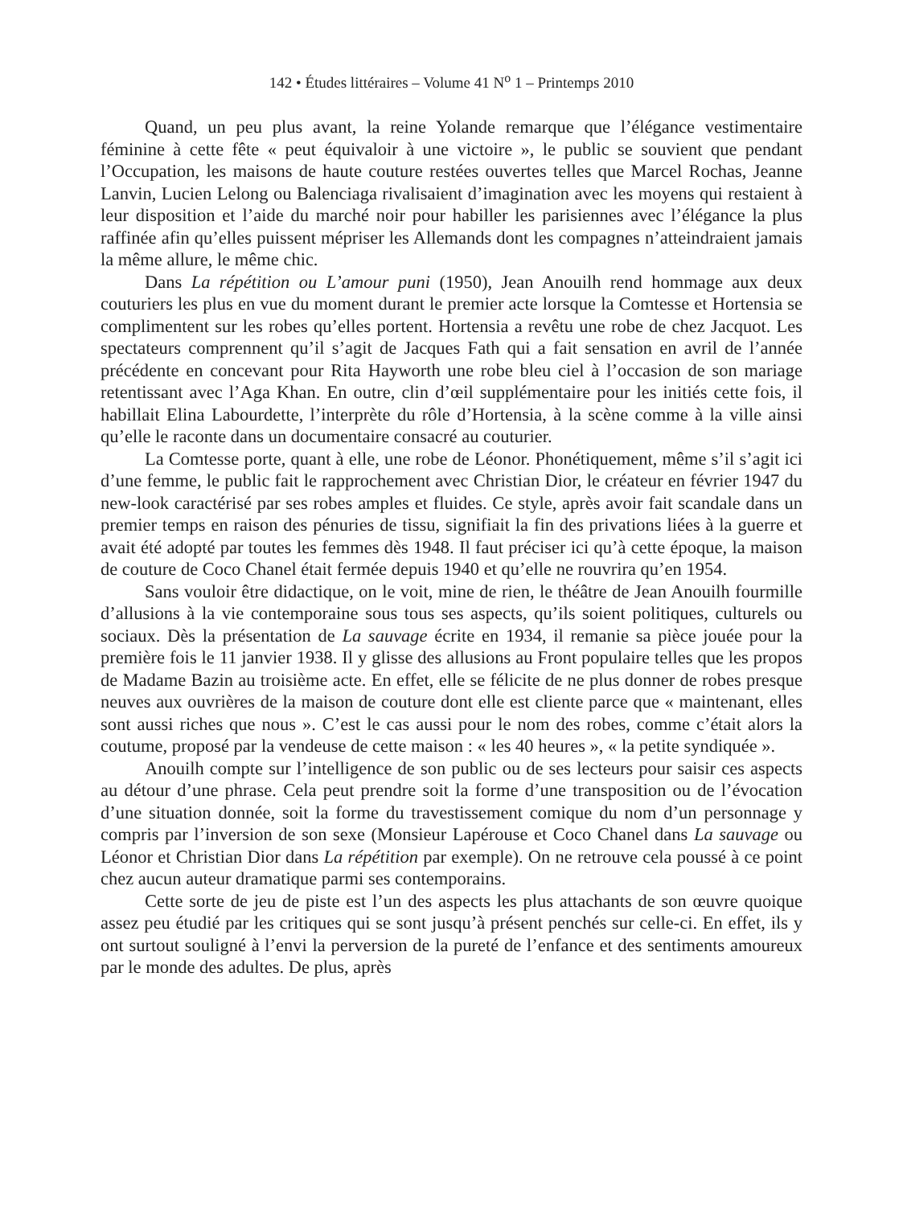142 • Études littéraires – Volume 41 N<sup>o</sup> 1 – Printemps 2010
Quand, un peu plus avant, la reine Yolande remarque que l’élégance vestimentaire féminine à cette fête « peut équivaloir à une victoire », le public se souvient que pendant l’Occupation, les maisons de haute couture restées ouvertes telles que Marcel Rochas, Jeanne Lanvin, Lucien Lelong ou Balenciaga rivalisaient d’imagination avec les moyens qui restaient à leur disposition et l’aide du marché noir pour habiller les parisiennes avec l’élégance la plus raffinée afin qu’elles puissent mépriser les Allemands dont les compagnes n’atteindraient jamais la même allure, le même chic.
Dans La répétition ou L’amour puni (1950), Jean Anouilh rend hommage aux deux couturiers les plus en vue du moment durant le premier acte lorsque la Comtesse et Hortensia se complimentent sur les robes qu’elles portent. Hortensia a revêtu une robe de chez Jacquot. Les spectateurs comprennent qu’il s’agit de Jacques Fath qui a fait sensation en avril de l’année précédente en concevant pour Rita Hayworth une robe bleu ciel à l’occasion de son mariage retentissant avec l’Aga Khan. En outre, clin d’œil supplémentaire pour les initiés cette fois, il habillait Elina Labourdette, l’interprète du rôle d’Hortensia, à la scène comme à la ville ainsi qu’elle le raconte dans un documentaire consacré au couturier.
La Comtesse porte, quant à elle, une robe de Léonor. Phonétiquement, même s’il s’agit ici d’une femme, le public fait le rapprochement avec Christian Dior, le créateur en février 1947 du new-look caractérisé par ses robes amples et fluides. Ce style, après avoir fait scandale dans un premier temps en raison des pénuries de tissu, signifiait la fin des privations liées à la guerre et avait été adopté par toutes les femmes dès 1948. Il faut préciser ici qu’à cette époque, la maison de couture de Coco Chanel était fermée depuis 1940 et qu’elle ne rouvrira qu’en 1954.
Sans vouloir être didactique, on le voit, mine de rien, le théâtre de Jean Anouilh fourmille d’allusions à la vie contemporaine sous tous ses aspects, qu’ils soient politiques, culturels ou sociaux. Dès la présentation de La sauvage écrite en 1934, il remanie sa pièce jouée pour la première fois le 11 janvier 1938. Il y glisse des allusions au Front populaire telles que les propos de Madame Bazin au troisième acte. En effet, elle se félicite de ne plus donner de robes presque neuves aux ouvrières de la maison de couture dont elle est cliente parce que « maintenant, elles sont aussi riches que nous ». C’est le cas aussi pour le nom des robes, comme c’était alors la coutume, proposé par la vendeuse de cette maison : « les 40 heures », « la petite syndiquée ».
Anouilh compte sur l’intelligence de son public ou de ses lecteurs pour saisir ces aspects au détour d’une phrase. Cela peut prendre soit la forme d’une transposition ou de l’évocation d’une situation donnée, soit la forme du travestissement comique du nom d’un personnage y compris par l’inversion de son sexe (Monsieur Lapérouse et Coco Chanel dans La sauvage ou Léonor et Christian Dior dans La répétition par exemple). On ne retrouve cela poussé à ce point chez aucun auteur dramatique parmi ses contemporains.
Cette sorte de jeu de piste est l’un des aspects les plus attachants de son œuvre quoique assez peu étudié par les critiques qui se sont jusqu’à présent penchés sur celle-ci. En effet, ils y ont surtout souligné à l’envi la perversion de la pureté de l’enfance et des sentiments amoureux par le monde des adultes. De plus, après